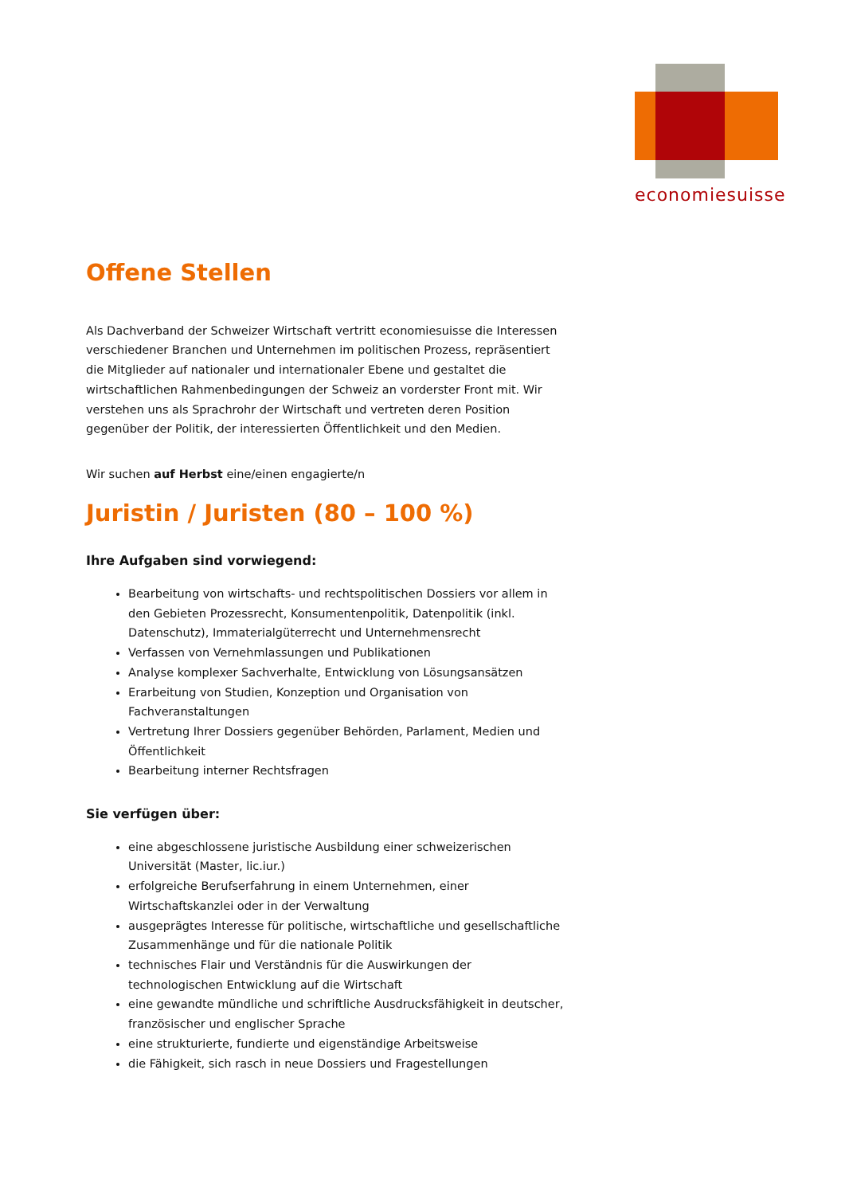economiesuisse
Offene Stellen
Als Dachverband der Schweizer Wirtschaft vertritt economiesuisse die Interessen verschiedener Branchen und Unternehmen im politischen Prozess, repräsentiert die Mitglieder auf nationaler und internationaler Ebene und gestaltet die wirtschaftlichen Rahmenbedingungen der Schweiz an vorderster Front mit. Wir verstehen uns als Sprachrohr der Wirtschaft und vertreten deren Position gegenüber der Politik, der interessierten Öffentlichkeit und den Medien.
Wir suchen auf Herbst eine/einen engagierte/n
Juristin / Juristen (80 – 100 %)
Ihre Aufgaben sind vorwiegend:
Bearbeitung von wirtschafts- und rechtspolitischen Dossiers vor allem in den Gebieten Prozessrecht, Konsumentenpolitik, Datenpolitik (inkl. Datenschutz), Immaterialgüterrecht und Unternehmensrecht
Verfassen von Vernehmlassungen und Publikationen
Analyse komplexer Sachverhalte, Entwicklung von Lösungsansätzen
Erarbeitung von Studien, Konzeption und Organisation von Fachveranstaltungen
Vertretung Ihrer Dossiers gegenüber Behörden, Parlament, Medien und Öffentlichkeit
Bearbeitung interner Rechtsfragen
Sie verfügen über:
eine abgeschlossene juristische Ausbildung einer schweizerischen Universität (Master, lic.iur.)
erfolgreiche Berufserfahrung in einem Unternehmen, einer Wirtschaftskanzlei oder in der Verwaltung
ausgeprägtes Interesse für politische, wirtschaftliche und gesellschaftliche Zusammenhänge und für die nationale Politik
technisches Flair und Verständnis für die Auswirkungen der technologischen Entwicklung auf die Wirtschaft
eine gewandte mündliche und schriftliche Ausdrucksfähigkeit in deutscher, französischer und englischer Sprache
eine strukturierte, fundierte und eigenständige Arbeitsweise
die Fähigkeit, sich rasch in neue Dossiers und Fragestellungen